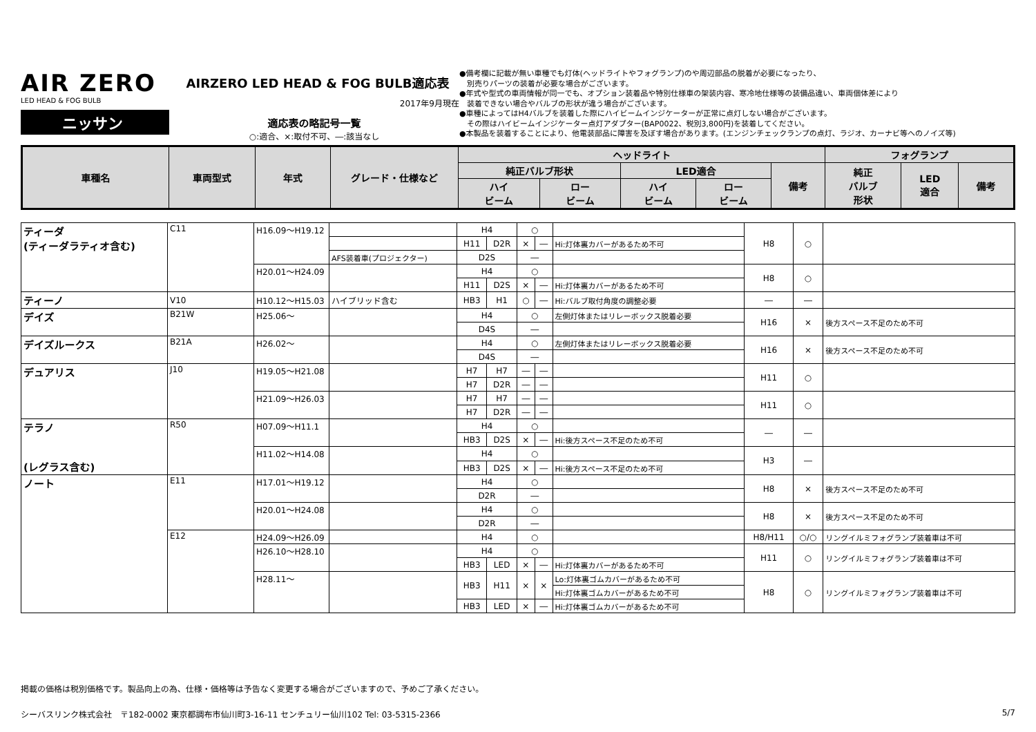AIR ZERO
LED HEAD & FOG BULB
ニッサン
AIRZERO LED HEAD & FOG BULB適応表
2017年9月現在
適応表の略記号一覧
○:適合、×:取付不可、―:該当なし
●備考欄に記載が無い車種でも灯体(ヘッドライトやフォグランプ)のや周辺部品の脱着が必要になったり、
　別売りパーツの装着が必要な場合がございます。
●年式や型式の車両情報が同一でも、オプション装着品や特別仕様車の架装内容、寒冷地仕様等の装備品違い、車両個体差により
　装着できない場合やバルブの形状が違う場合がございます。
●車種によってはH4バルブを装着した際にハイビームインジケーターが正常に点灯しない場合がございます。
　その際はハイビームインジケーター点灯アダプター(BAP0022、税別3,800円)を装着してください。
●本製品を装着することにより、他電装部品に障害を及ぼす場合があります。(エンジンチェックランプの点灯、ラジオ、カーナビ等へのノイズ等)
| 車種名 | 車両型式 | 年式 | グレード・仕様など | ヘッドライト | | | | | フォグランプ | | |
| --- | --- | --- | --- | --- | --- | --- | --- | --- | --- | --- | --- |
| | | | | 純正バルブ形状 | | LED適合 | | 備考 | 純正 バルブ 形状 | LED 適合 | 備考 |
| | | | | ハイ ビーム | ロー ビーム | ハイ ビーム | ロー ビーム | | | | |
| ティーダ (ティーダラティオ含む) | C11 | H16.09～H19.12 | | H4 | | ○ | | | H8 | ○ | |
| | | | | H11 | D2R | × | ― | Hi:灯体裏カバーがあるため不可 | | | |
| | | | AFS装着車(プロジェクター) | D2S | | ― | | | | | |
| | | H20.01～H24.09 | | H4 | | ○ | | | H8 | ○ | |
| | | | | H11 | D2S | × | ― | Hi:灯体裏カバーがあるため不可 | | | |
| ティーノ | V10 | H10.12～H15.03 | ハイブリッド含む | HB3 | H1 | ○ | ― | Hi:バルブ取付角度の調整必要 | ― | ― | |
| デイズ | B21W | H25.06～ | | H4 | | ○ | | 左側灯体またはリレーボックス脱着必要 | H16 | × | 後方スペース不足のため不可 |
| | | | | D4S | | ― | | | | | |
| デイズルークス | B21A | H26.02～ | | H4 | | ○ | | 左側灯体またはリレーボックス脱着必要 | H16 | × | 後方スペース不足のため不可 |
| | | | | D4S | | ― | | | | | |
| デュアリス | J10 | H19.05～H21.08 | | H7 | H7 | ― | ― | | H11 | ○ | |
| | | | | H7 | D2R | ― | ― | | | | |
| | | H21.09～H26.03 | | H7 | H7 | ― | ― | | H11 | ○ | |
| | | | | H7 | D2R | ― | ― | | | | |
| テラノ (レグラス含む) | R50 | H07.09～H11.1 | | H4 | | ○ | | | ― | ― | |
| | | | | HB3 | D2S | × | ― | Hi:後方スペース不足のため不可 | | | |
| | | H11.02～H14.08 | | H4 | | ○ | | | H3 | ― | |
| | | | | HB3 | D2S | × | ― | Hi:後方スペース不足のため不可 | | | |
| ノート | E11 | H17.01～H19.12 | | H4 | | ○ | | | H8 | × | 後方スペース不足のため不可 |
| | | | | D2R | | ― | | | | | |
| | | H20.01～H24.08 | | H4 | | ○ | | | H8 | × | 後方スペース不足のため不可 |
| | | | | D2R | | ― | | | | | |
| | E12 | H24.09～H26.09 | | H4 | | ○ | | | H8/H11 | ○/○ | リングイルミフォグランプ装着車は不可 |
| | | H26.10～H28.10 | | H4 | | ○ | | | H11 | ○ | リングイルミフォグランプ装着車は不可 |
| | | | | HB3 | LED | × | ― | Hi:灯体裏カバーがあるため不可 | | | |
| | | H28.11～ | | HB3 | H11 | × | × | Lo:灯体裏ゴムカバーがあるため不可 | H8 | ○ | リングイルミフォグランプ装着車は不可 |
| | | | | | | | | Hi:灯体裏ゴムカバーがあるため不可 | | | |
| | | | | HB3 | LED | × | ― | Hi:灯体裏ゴムカバーがあるため不可 | | | |
掲載の価格は税別価格です。製品向上の為、仕様・価格等は予告なく変更する場合がございますので、予めご了承ください。
シーバスリンク株式会社　〒182-0002 東京都調布市仙川町3-16-11 センチュリー仙川102 Tel: 03-5315-2366 5/7